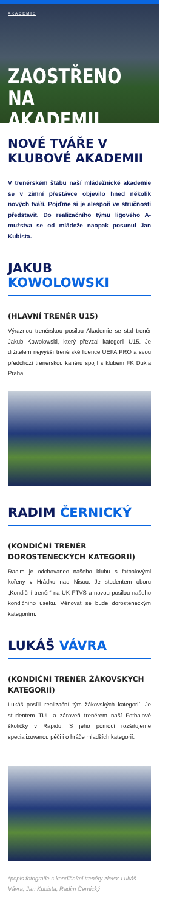AKADEMIE
ZAOSTŘENO NA AKADEMII
NOVÉ TVÁŘE V KLUBOVÉ AKADEMII
V trenérském štábu naší mládežnické akademie se v zimní přestávce objevilo hned několik nových tváří. Pojďme si je alespoň ve stručnosti představit. Do realizačního týmu ligového A-mužstva se od mládeže naopak posunul Jan Kubista.
JAKUB KOWOLOWSKI
(HLAVNÍ TRENÉR U15)
Výraznou trenérskou posilou Akademie se stal trenér Jakub Kowolowski, který převzal kategorii U15. Je držitelem nejvyšší trenérské licence UEFA PRO a svou předchozí trenérskou kariéru spojil s klubem FK Dukla Praha.
RADIM ČERNICKÝ
(KONDIČNÍ TRENÉR DOROSTENECKÝCH KATEGORIÍ)
Radim je odchovanec našeho klubu s fotbalovými kořeny v Hrádku nad Nisou. Je studentem oboru „Kondiční trenér“ na UK FTVS a novou posilou našeho kondičního úseku. Věnovat se bude dorosteneckým kategoriím.
LUKÁŠ VÁVRA
(KONDIČNÍ TRENÉR ŽÁKOVSKÝCH KATEGORIÍ)
Lukáš posílil realizační tým žákovských kategorií. Je studentem TUL a zároveň trenérem naší Fotbalové školičky v Rapidu. S jeho pomocí rozšiřujeme specializovanou péči i o hráče mladších kategorií.
*popis fotografie s kondičními trenéry zleva: Lukáš Vávra, Jan Kubista, Radim Černický